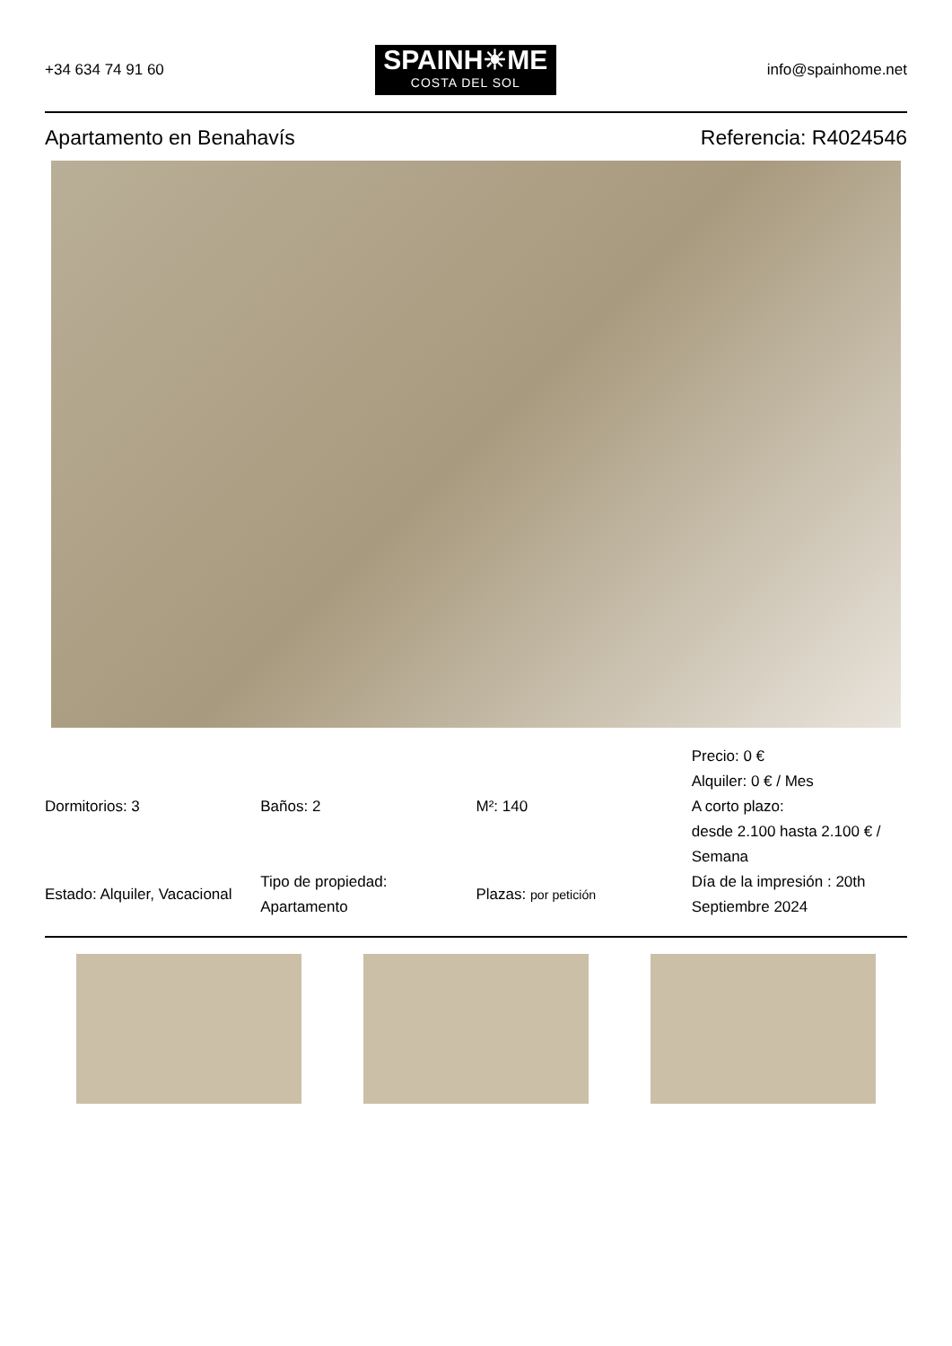+34 634 74 91 60
SPAINH☀ME
COSTA DEL SOL
info@spainhome.net
Apartamento en Benahavís Referencia: R4024546
| Dormitorios: 3 | Baños: 2 | M²: 140 | Precio: 0 € Alquiler: 0 € / Mes A corto plazo: desde 2.100 hasta 2.100 € / Semana |
| Estado: Alquiler, Vacacional | Tipo de propiedad: Apartamento | Plazas: por petición | Día de la impresión : 20th Septiembre 2024 |